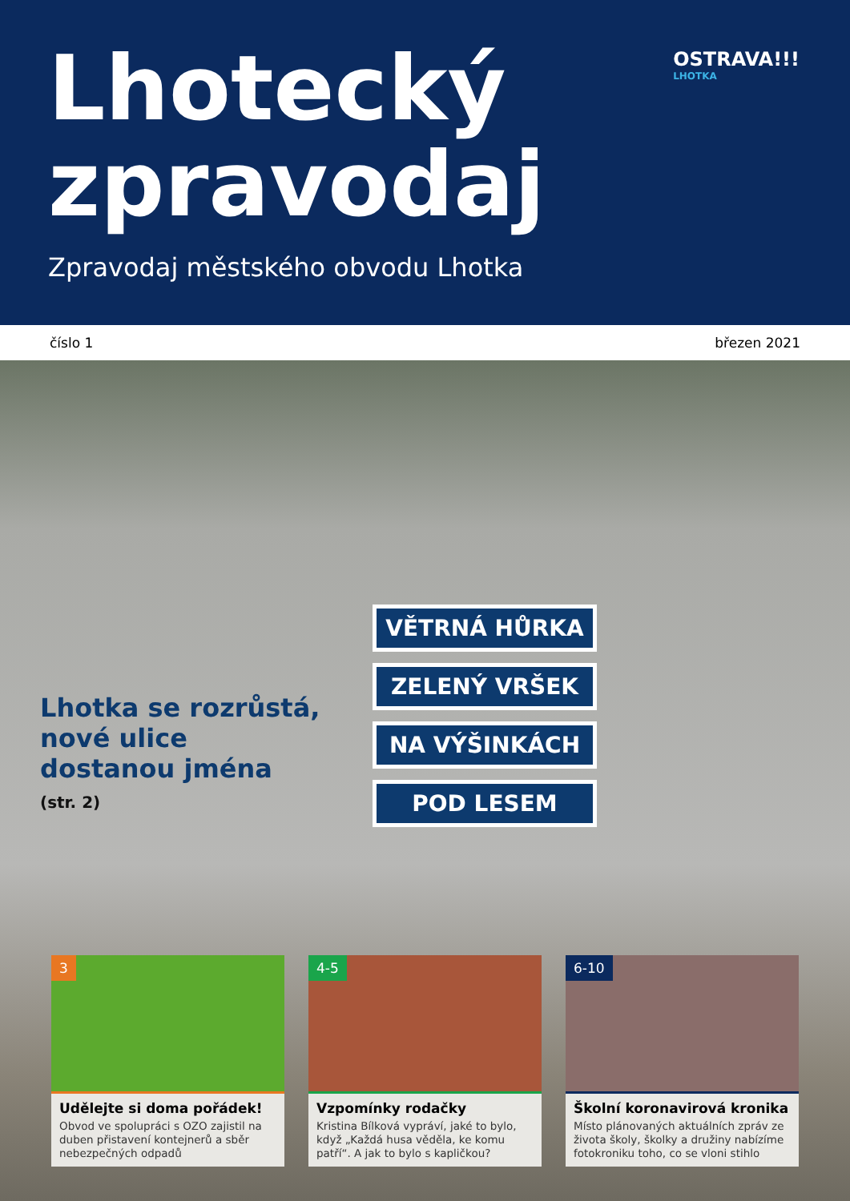Lhotecký
zpravodaj
Zpravodaj městského obvodu Lhotka
OSTRAVA!!!
LHOTKA
číslo 1 březen 2021
VĚTRNÁ HŮRKA
ZELENÝ VRŠEK
NA VÝŠINKÁCH
POD LESEM
Lhotka se rozrůstá,
nové ulice
dostanou jména
(str. 2)
3
Udělejte si doma pořádek!
Obvod ve spolupráci s OZO zajistil na duben přistavení kontejnerů a sběr nebezpečných odpadů
4-5
Vzpomínky rodačky
Kristina Bílková vypráví, jaké to bylo, když „Každá husa věděla, ke komu patří“. A jak to bylo s kapličkou?
6-10
Školní koronavirová kronika
Místo plánovaných aktuálních zpráv ze života školy, školky a družiny nabízíme fotokroniku toho, co se vloni stihlo